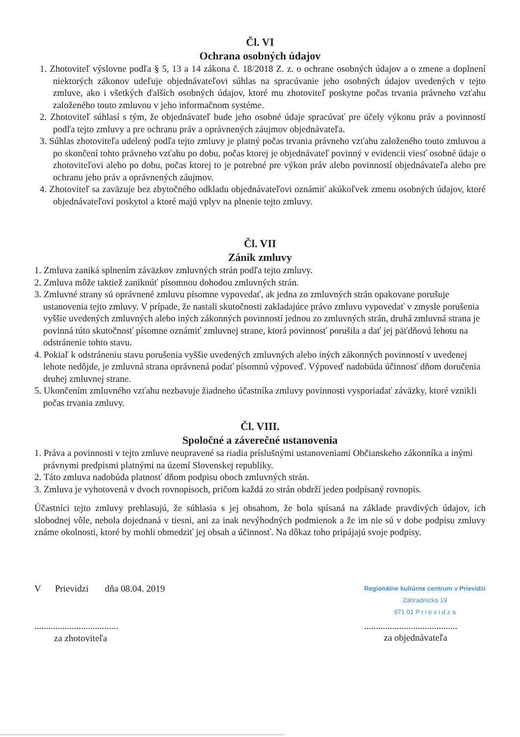Čl. VI
Ochrana osobných údajov
1. Zhotoviteľ výslovne podľa § 5, 13 a 14 zákona č. 18/2018 Z. z. o ochrane osobných údajov a o zmene a doplnení niektorých zákonov udeľuje objednávateľovi súhlas na spracúvanie jeho osobných údajov uvedených v tejto zmluve, ako i všetkých ďalších osobných údajov, ktoré mu zhotoviteľ poskytne počas trvania právneho vzťahu založeného touto zmluvou v jeho informačnom systéme.
2. Zhotoviteľ súhlasí s tým, že objednávateľ bude jeho osobné údaje spracúvať pre účely výkonu práv a povinností podľa tejto zmluvy a pre ochranu práv a oprávnených záujmov objednávateľa.
3. Súhlas zhotoviteľa udelený podľa tejto zmluvy je platný počas trvania právneho vzťahu založeného touto zmluvou a po skončení tohto právneho vzťahu po dobu, počas ktorej je objednávateľ povinný v evidencii viesť osobné údaje o zhotoviteľovi alebo po dobu, počas ktorej to je potrebné pre výkon práv alebo povinností objednávateľa alebo pre ochranu jeho práv a oprávnených záujmov.
4. Zhotoviteľ sa zaväzuje bez zbytočného odkladu objednávateľovi oznámiť akúkoľvek zmenu osobných údajov, ktoré objednávateľovi poskytol a ktoré majú vplyv na plnenie tejto zmluvy.
Čl. VII
Zánik zmluvy
1. Zmluva zaniká splnením záväzkov zmluvných strán podľa tejto zmluvy.
2. Zmluva môže taktiež zaniknúť písomnou dohodou zmluvných strán.
3. Zmluvné strany sú oprávnené zmluvu písomne vypovedať, ak jedna zo zmluvných strán opakovane porušuje ustanovenia tejto zmluvy. V prípade, že nastali skutočnosti zakladajúce právo zmluvu vypovedať v zmysle porušenia vyššie uvedených zmluvných alebo iných zákonných povinností jednou zo zmluvných strán, druhá zmluvná strana je povinná túto skutočnosť písomne oznámiť zmluvnej strane, ktorá povinnosť porušila a dať jej päťdňovú lehotu na odstránenie tohto stavu.
4. Pokiaľ k odstráneniu stavu porušenia vyššie uvedených zmluvných alebo iných zákonných povinností v uvedenej lehote nedôjde, je zmluvná strana oprávnená podať písomnú výpoveď. Výpoveď nadobúda účinnosť dňom doručenia druhej zmluvnej strane.
5. Ukončením zmluvného vzťahu nezbavuje žiadneho účastníka zmluvy povinnosti vysporiadať záväzky, ktoré vznikli počas trvania zmluvy.
Čl. VIII.
Spoločné a záverečné ustanovenia
1. Práva a povinnosti v tejto zmluve neupravené sa riadia príslušnými ustanoveniami Občianskeho zákonníka a inými právnymi predpismi platnými na území Slovenskej republiky.
2. Táto zmluva nadobúda platnosť dňom podpisu oboch zmluvných strán.
3. Zmluva je vyhotovená v dvoch rovnopisoch, pričom každá zo strán obdrží jeden podpísaný rovnopis.
Účastníci tejto zmluvy prehlasujú, že súhlasia s jej obsahom, že bola spísaná na základe pravdivých údajov, ich slobodnej vôle, nebola dojednaná v tiesni, ani za inak nevýhodných podmienok a že im nie sú v dobe podpisu zmluvy známe okolnosti, ktoré by mohli obmedziť jej obsah a účinnosť. Na dôkaz toho pripájajú svoje podpisy.
V Prievidzi dňa 08.04. 2019
....................................
za zhotoviteľa
Regionálne kultúrne centrum v Prievidzi
Záhradnícka 19
971 01 P r i e v i d z a
........................................
za objednávateľa